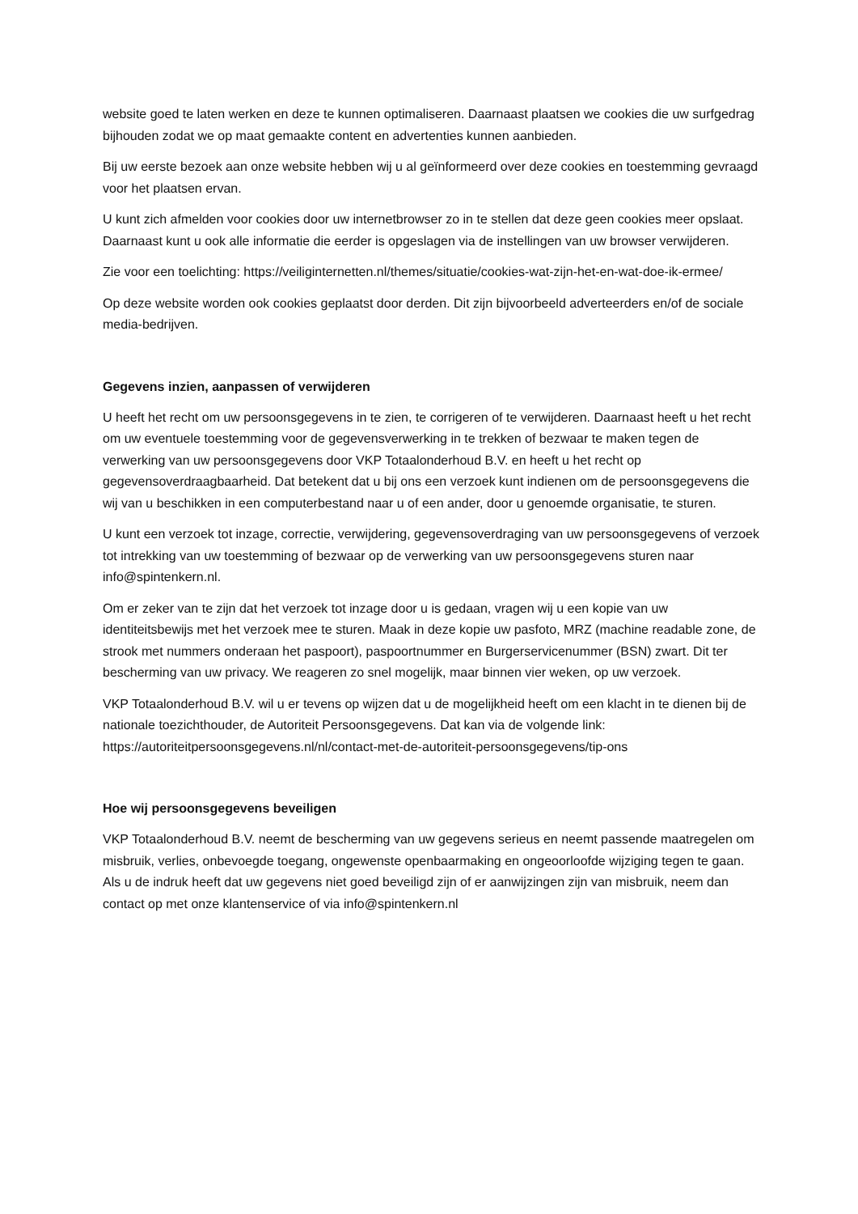website goed te laten werken en deze te kunnen optimaliseren. Daarnaast plaatsen we cookies die uw surfgedrag bijhouden zodat we op maat gemaakte content en advertenties kunnen aanbieden.
Bij uw eerste bezoek aan onze website hebben wij u al geïnformeerd over deze cookies en toestemming gevraagd voor het plaatsen ervan.
U kunt zich afmelden voor cookies door uw internetbrowser zo in te stellen dat deze geen cookies meer opslaat. Daarnaast kunt u ook alle informatie die eerder is opgeslagen via de instellingen van uw browser verwijderen.
Zie voor een toelichting: https://veiliginternetten.nl/themes/situatie/cookies-wat-zijn-het-en-wat-doe-ik-ermee/
Op deze website worden ook cookies geplaatst door derden. Dit zijn bijvoorbeeld adverteerders en/of de sociale media-bedrijven.
Gegevens inzien, aanpassen of verwijderen
U heeft het recht om uw persoonsgegevens in te zien, te corrigeren of te verwijderen. Daarnaast heeft u het recht om uw eventuele toestemming voor de gegevensverwerking in te trekken of bezwaar te maken tegen de verwerking van uw persoonsgegevens door VKP Totaalonderhoud B.V. en heeft u het recht op gegevensoverdraagbaarheid. Dat betekent dat u bij ons een verzoek kunt indienen om de persoonsgegevens die wij van u beschikken in een computerbestand naar u of een ander, door u genoemde organisatie, te sturen.
U kunt een verzoek tot inzage, correctie, verwijdering, gegevensoverdraging van uw persoonsgegevens of verzoek tot intrekking van uw toestemming of bezwaar op de verwerking van uw persoonsgegevens sturen naar info@spintenkern.nl.
Om er zeker van te zijn dat het verzoek tot inzage door u is gedaan, vragen wij u een kopie van uw identiteitsbewijs met het verzoek mee te sturen. Maak in deze kopie uw pasfoto, MRZ (machine readable zone, de strook met nummers onderaan het paspoort), paspoortnummer en Burgerservicenummer (BSN) zwart. Dit ter bescherming van uw privacy. We reageren zo snel mogelijk, maar binnen vier weken, op uw verzoek.
VKP Totaalonderhoud B.V. wil u er tevens op wijzen dat u de mogelijkheid heeft om een klacht in te dienen bij de nationale toezichthouder, de Autoriteit Persoonsgegevens. Dat kan via de volgende link: https://autoriteitpersoonsgegevens.nl/nl/contact-met-de-autoriteit-persoonsgegevens/tip-ons
Hoe wij persoonsgegevens beveiligen
VKP Totaalonderhoud B.V. neemt de bescherming van uw gegevens serieus en neemt passende maatregelen om misbruik, verlies, onbevoegde toegang, ongewenste openbaarmaking en ongeoorloofde wijziging tegen te gaan. Als u de indruk heeft dat uw gegevens niet goed beveiligd zijn of er aanwijzingen zijn van misbruik, neem dan contact op met onze klantenservice of via info@spintenkern.nl